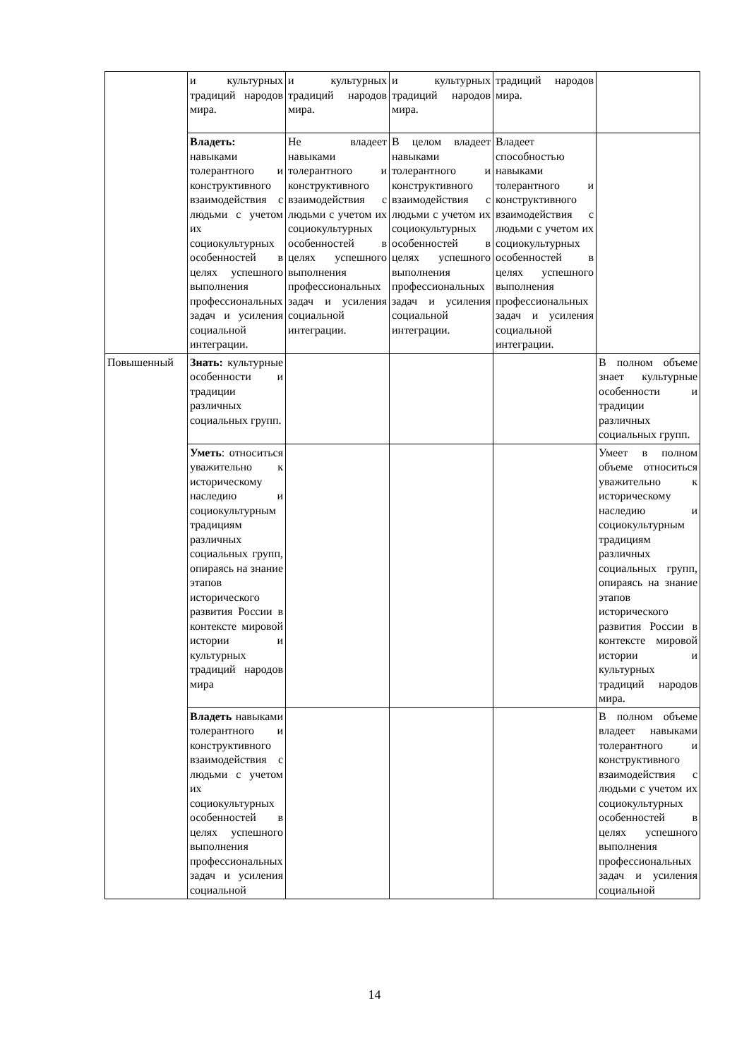| | и культурных традиций народов мира. | и культурных традиций народов мира. | и культурных традиций народов мира. | традиций народов мира. | |
| | Владеть: навыками толерантного и конструктивного взаимодействия с людьми с учетом их социокультурных особенностей в целях успешного выполнения профессиональных задач и усиления социальной интеграции. | Не владеет навыками толерантного и конструктивного взаимодействия с людьми с учетом их социокультурных особенностей в целях успешного выполнения профессиональных задач и усиления социальной интеграции. | В целом владеет навыками толерантного и конструктивного взаимодействия с людьми с учетом их социокультурных особенностей в целях успешного выполнения профессиональных задач и усиления социальной интеграции. | Владеет способностью навыками толерантного и конструктивного взаимодействия с людьми с учетом их социокультурных особенностей в целях успешного выполнения профессиональных задач и усиления социальной интеграции. | |
| Повышенный | Знать: культурные особенности и традиции различных социальных групп. | | | | В полном объеме знает культурные особенности и традиции различных социальных групп. |
| | Уметь : относиться уважительно к историческому наследию и социокультурным традициям различных социальных групп, опираясь на знание этапов исторического развития России в контексте мировой истории и культурных традиций народов мира | | | | Умеет в полном объеме относиться уважительно к историческому наследию и социокультурным традициям различных социальных групп, опираясь на знание этапов исторического развития России в контексте мировой истории и культурных традиций народов мира. |
| | Владеть навыками толерантного и конструктивного взаимодействия с людьми с учетом их социокультурных особенностей в целях успешного выполнения профессиональных задач и усиления социальной | | | | В полном объеме владеет навыками толерантного и конструктивного взаимодействия с людьми с учетом их социокультурных особенностей в целях успешного выполнения профессиональных задач и усиления социальной |
14